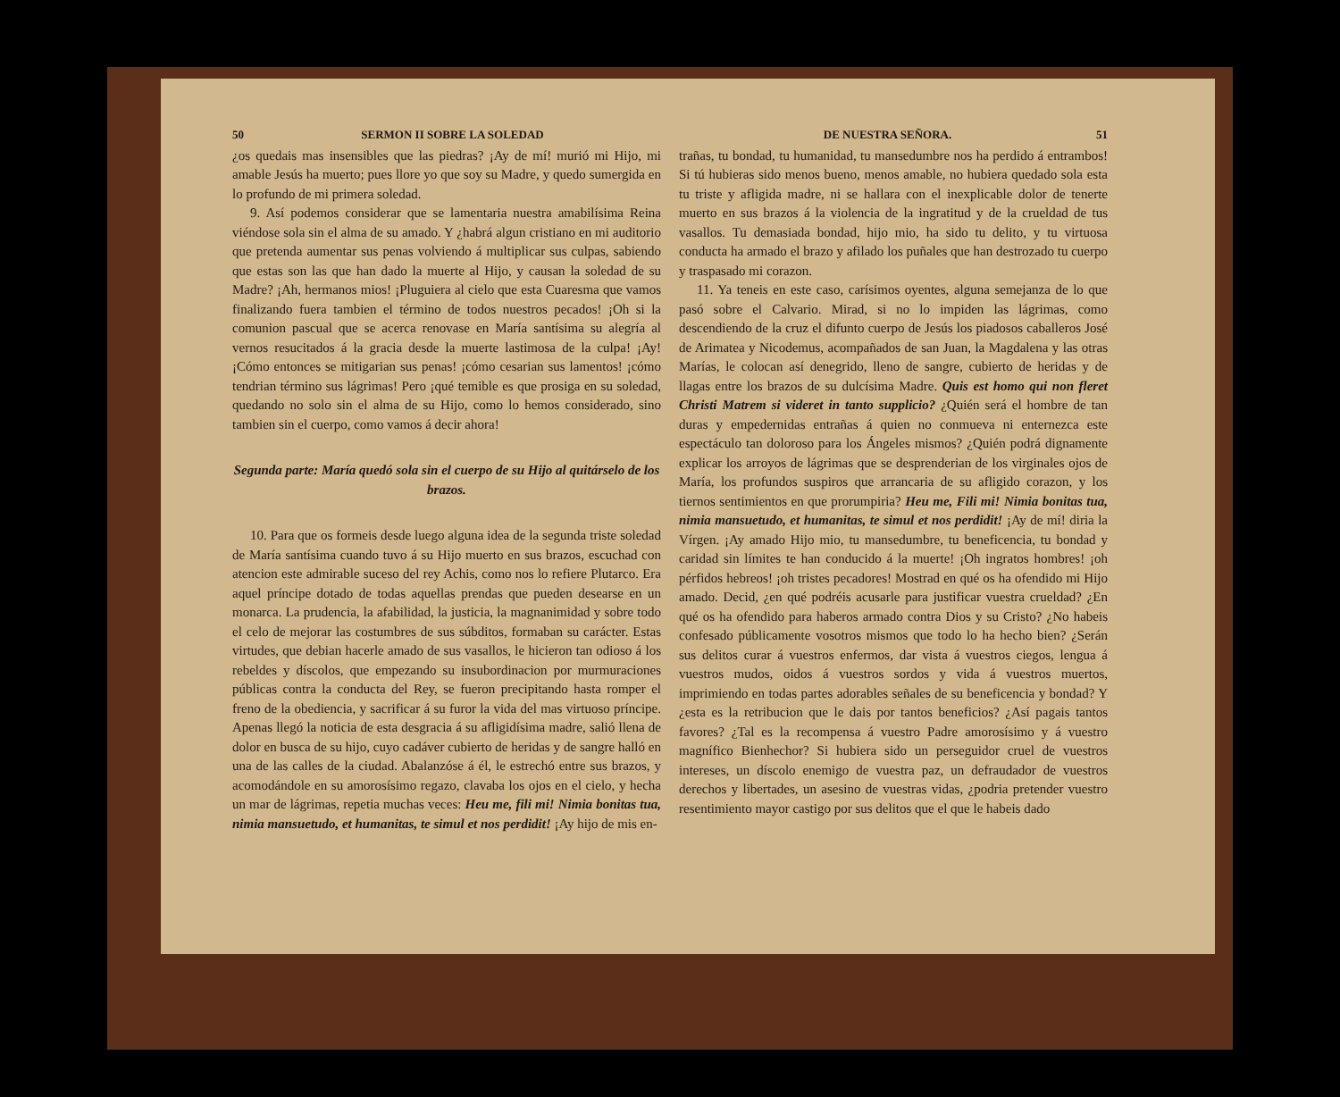50 SERMON II SOBRE LA SOLEDAD
¿os quedais mas insensibles que las piedras? ¡Ay de mí! murió mi Hijo, mi amable Jesús ha muerto; pues llore yo que soy su Madre, y quedo sumergida en lo profundo de mi primera soledad.
9. Así podemos considerar que se lamentaria nuestra amabilísima Reina viéndose sola sin el alma de su amado. Y ¿habrá algun cristiano en mi auditorio que pretenda aumentar sus penas volviendo á multiplicar sus culpas, sabiendo que estas son las que han dado la muerte al Hijo, y causan la soledad de su Madre? ¡Ah, hermanos mios! ¡Pluguiera al cielo que esta Cuaresma que vamos finalizando fuera tambien el término de todos nuestros pecados! ¡Oh si la comunion pascual que se acerca renovase en María santísima su alegría al vernos resucitados á la gracia desde la muerte lastimosa de la culpa! ¡Ay! ¡Cómo entonces se mitigarian sus penas! ¡cómo cesarian sus lamentos! ¡cómo tendrian término sus lágrimas! Pero ¡qué temible es que prosiga en su soledad, quedando no solo sin el alma de su Hijo, como lo hemos considerado, sino tambien sin el cuerpo, como vamos á decir ahora!
Segunda parte: María quedó sola sin el cuerpo de su Hijo al quitárselo de los brazos.
10. Para que os formeis desde luego alguna idea de la segunda triste soledad de María santísima cuando tuvo á su Hijo muerto en sus brazos, escuchad con atencion este admirable suceso del rey Achis, como nos lo refiere Plutarco. Era aquel príncipe dotado de todas aquellas prendas que pueden desearse en un monarca. La prudencia, la afabilidad, la justicia, la magnanimidad y sobre todo el celo de mejorar las costumbres de sus súbditos, formaban su carácter. Estas virtudes, que debian hacerle amado de sus vasallos, le hicieron tan odioso á los rebeldes y díscolos, que empezando su insubordinacion por murmuraciones públicas contra la conducta del Rey, se fueron precipitando hasta romper el freno de la obediencia, y sacrificar á su furor la vida del mas virtuoso príncipe. Apenas llegó la noticia de esta desgracia á su afligidísima madre, salió llena de dolor en busca de su hijo, cuyo cadáver cubierto de heridas y de sangre halló en una de las calles de la ciudad. Abalanzóse á él, le estrechó entre sus brazos, y acomodándole en su amorosísimo regazo, clavaba los ojos en el cielo, y hecha un mar de lágrimas, repetia muchas veces: Heu me, fili mi! Nimia bonitas tua, nimia mansuetudo, et humanitas, te simul et nos perdidit! ¡Ay hijo de mis en-
DE NUESTRA SEÑORA. 51
trañas, tu bondad, tu humanidad, tu mansedumbre nos ha perdido á entrambos! Si tú hubieras sido menos bueno, menos amable, no hubiera quedado sola esta tu triste y afligida madre, ni se hallara con el inexplicable dolor de tenerte muerto en sus brazos á la violencia de la ingratitud y de la crueldad de tus vasallos. Tu demasiada bondad, hijo mio, ha sido tu delito, y tu virtuosa conducta ha armado el brazo y afilado los puñales que han destrozado tu cuerpo y traspasado mi corazon.
11. Ya teneis en este caso, carísimos oyentes, alguna semejanza de lo que pasó sobre el Calvario. Mirad, si no lo impiden las lágrimas, como descendiendo de la cruz el difunto cuerpo de Jesús los piadosos caballeros José de Arimatea y Nicodemus, acompañados de san Juan, la Magdalena y las otras Marías, le colocan así denegrido, lleno de sangre, cubierto de heridas y de llagas entre los brazos de su dulcísima Madre. Quis est homo qui non fleret Christi Matrem si videret in tanto supplicio? ¿Quién será el hombre de tan duras y empedernidas entrañas á quien no conmueva ni enternezca este espectáculo tan doloroso para los Ángeles mismos? ¿Quién podrá dignamente explicar los arroyos de lágrimas que se desprenderian de los virginales ojos de María, los profundos suspiros que arrancaria de su afligido corazon, y los tiernos sentimientos en que prorumpiria? Heu me, Fili mi! Nimia bonitas tua, nimia mansuetudo, et humanitas, te simul et nos perdidit! ¡Ay de mí! diria la Vírgen. ¡Ay amado Hijo mio, tu mansedumbre, tu beneficencia, tu bondad y caridad sin límites te han conducido á la muerte! ¡Oh ingratos hombres! ¡oh pérfidos hebreos! ¡oh tristes pecadores! Mostrad en qué os ha ofendido mi Hijo amado. Decid, ¿en qué podréis acusarle para justificar vuestra crueldad? ¿En qué os ha ofendido para haberos armado contra Dios y su Cristo? ¿No habeis confesado públicamente vosotros mismos que todo lo ha hecho bien? ¿Serán sus delitos curar á vuestros enfermos, dar vista á vuestros ciegos, lengua á vuestros mudos, oidos á vuestros sordos y vida á vuestros muertos, imprimiendo en todas partes adorables señales de su beneficencia y bondad? Y ¿esta es la retribucion que le dais por tantos beneficios? ¿Así pagais tantos favores? ¿Tal es la recompensa á vuestro Padre amorosísimo y á vuestro magnífico Bienhechor? Si hubiera sido un perseguidor cruel de vuestros intereses, un díscolo enemigo de vuestra paz, un defraudador de vuestros derechos y libertades, un asesino de vuestras vidas, ¿podria pretender vuestro resentimiento mayor castigo por sus delitos que el que le habeis dado